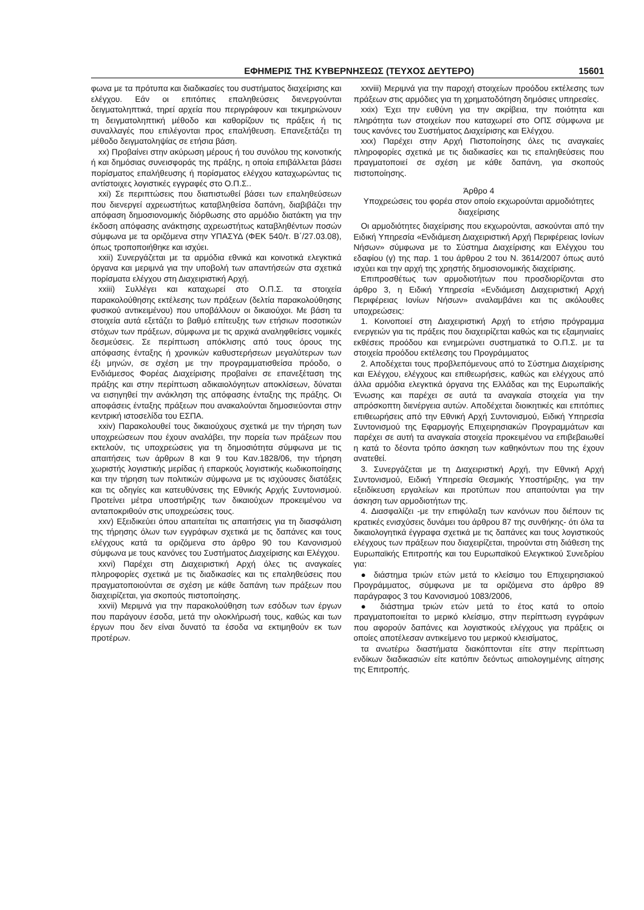ΕΦΗΜΕΡΙΣ ΤΗΣ ΚΥΒΕΡΝΗΣΕΩΣ (ΤΕΥΧΟΣ ΔΕΥΤΕΡΟ) 15601
φωνα με τα πρότυπα και διαδικασίες του συστήματος διαχείρισης και ελέγχου. Εάν οι επιτόπιες επαληθεύσεις διενεργούνται δειγματοληπτικά, τηρεί αρχεία που περιγράφουν και τεκμηριώνουν τη δειγματοληπτική μέθοδο και καθορίζουν τις πράξεις ή τις συναλλαγές που επιλέγονται προς επαλήθευση. Επανεξετάζει τη μέθοδο δειγματοληψίας σε ετήσια βάση.
xx) Προβαίνει στην ακύρωση μέρους ή του συνόλου της κοινοτικής ή και δημόσιας συνεισφοράς της πράξης, η οποία επιβάλλεται βάσει πορίσματος επαλήθευσης ή πορίσματος ελέγχου καταχωρώντας τις αντίστοιχες λογιστικές εγγραφές στο Ο.Π.Σ..
xxi) Σε περιπτώσεις που διαπιστωθεί βάσει των επαληθεύσεων που διενεργεί αχρεωστήτως καταβληθείσα δαπάνη, διαβιβάζει την απόφαση δημοσιονομικής διόρθωσης στο αρμόδιο διατάκτη για την έκδοση απόφασης ανάκτησης αχρεωστήτως καταβληθέντων ποσών σύμφωνα με τα οριζόμενα στην ΥΠΑΣΥΔ (ΦΕΚ 540/τ. Β΄/27.03.08), όπως τροποποιήθηκε και ισχύει.
xxii) Συνεργάζεται με τα αρμόδια εθνικά και κοινοτικά ελεγκτικά όργανα και μεριμνά για την υποβολή των απαντήσεών στα σχετικά πορίσματα ελέγχου στη Διαχειριστική Αρχή.
xxiii) Συλλέγει και καταχωρεί στο Ο.Π.Σ. τα στοιχεία παρακολούθησης εκτέλεσης των πράξεων (δελτία παρακολούθησης φυσικού αντικειμένου) που υποβάλλουν οι δικαιούχοι. Με βάση τα στοιχεία αυτά εξετάζει το βαθμό επίτευξης των ετήσιων ποσοτικών στόχων των πράξεων, σύμφωνα με τις αρχικά αναληφθείσες νομικές δεσμεύσεις. Σε περίπτωση απόκλισης από τους όρους της απόφασης ένταξης ή χρονικών καθυστερήσεων μεγαλύτερων των έξι μηνών, σε σχέση με την προγραμματισθείσα πρόοδο, ο Ενδιάμεσος Φορέας Διαχείρισης προβαίνει σε επανεξέταση της πράξης και στην περίπτωση αδικαιολόγητων αποκλίσεων, δύναται να εισηγηθεί την ανάκληση της απόφασης ένταξης της πράξης. Οι αποφάσεις ένταξης πράξεων που ανακαλούνται δημοσιεύονται στην κεντρική ιστοσελίδα του ΕΣΠΑ.
xxiv) Παρακολουθεί τους δικαιούχους σχετικά με την τήρηση των υποχρεώσεων που έχουν αναλάβει, την πορεία των πράξεων που εκτελούν, τις υποχρεώσεις για τη δημοσιότητα σύμφωνα με τις απαιτήσεις των άρθρων 8 και 9 του Καν.1828/06, την τήρηση χωριστής λογιστικής μερίδας ή επαρκούς λογιστικής κωδικοποίησης και την τήρηση των πολιτικών σύμφωνα με τις ισχύουσες διατάξεις και τις οδηγίες και κατευθύνσεις της Εθνικής Αρχής Συντονισμού. Προτείνει μέτρα υποστήριξης των δικαιούχων προκειμένου να ανταποκριθούν στις υποχρεώσεις τους.
xxv) Εξειδικεύει όπου απαιτείται τις απαιτήσεις για τη διασφάλιση της τήρησης όλων των εγγράφων σχετικά με τις δαπάνες και τους ελέγχους κατά τα οριζόμενα στο άρθρο 90 του Κανονισμού σύμφωνα με τους κανόνες του Συστήματος Διαχείρισης και Ελέγχου.
xxvi) Παρέχει στη Διαχειριστική Αρχή όλες τις αναγκαίες πληροφορίες σχετικά με τις διαδικασίες και τις επαληθεύσεις που πραγματοποιούνται σε σχέση με κάθε δαπάνη των πράξεων που διαχειρίζεται, για σκοπούς πιστοποίησης.
xxvii) Μεριμνά για την παρακολούθηση των εσόδων των έργων που παράγουν έσοδα, μετά την ολοκλήρωσή τους, καθώς και των έργων που δεν είναι δυνατό τα έσοδα να εκτιμηθούν εκ των προτέρων.
xxviii) Μεριμνά για την παροχή στοιχείων προόδου εκτέλεσης των πράξεων στις αρμόδιες για τη χρηματοδότηση δημόσιες υπηρεσίες.
xxix) Έχει την ευθύνη για την ακρίβεια, την ποιότητα και πληρότητα των στοιχείων που καταχωρεί στο ΟΠΣ σύμφωνα με τους κανόνες του Συστήματος Διαχείρισης και Ελέγχου.
xxx) Παρέχει στην Αρχή Πιστοποίησης όλες τις αναγκαίες πληροφορίες σχετικά με τις διαδικασίες και τις επαληθεύσεις που πραγματοποιεί σε σχέση με κάθε δαπάνη, για σκοπούς πιστοποίησης.
Άρθρο 4
Υποχρεώσεις του φορέα στον οποίο εκχωρούνται αρμοδιότητες διαχείρισης
Οι αρμοδιότητες διαχείρισης που εκχωρούνται, ασκούνται από την Ειδική Υπηρεσία «Ενδιάμεση Διαχειριστική Αρχή Περιφέρειας Ιονίων Νήσων» σύμφωνα με το Σύστημα Διαχείρισης και Ελέγχου του εδαφίου (γ) της παρ. 1 του άρθρου 2 του Ν. 3614/2007 όπως αυτό ισχύει και την αρχή της χρηστής δημοσιονομικής διαχείρισης.
Επιπροσθέτως των αρμοδιοτήτων που προσδιορίζονται στο άρθρο 3, η Ειδική Υπηρεσία «Ενδιάμεση Διαχειριστική Αρχή Περιφέρειας Ιονίων Νήσων» αναλαμβάνει και τις ακόλουθες υποχρεώσεις:
1. Κοινοποιεί στη Διαχειριστική Αρχή το ετήσιο πρόγραμμα ενεργειών για τις πράξεις που διαχειρίζεται καθώς και τις εξαμηνιαίες εκθέσεις προόδου και ενημερώνει συστηματικά το Ο.Π.Σ. με τα στοιχεία προόδου εκτέλεσης του Προγράμματος
2. Αποδέχεται τους προβλεπόμενους από το Σύστημα Διαχείρισης και Ελέγχου, ελέγχους και επιθεωρήσεις, καθώς και ελέγχους από άλλα αρμόδια ελεγκτικά όργανα της Ελλάδας και της Ευρωπαϊκής Ένωσης και παρέχει σε αυτά τα αναγκαία στοιχεία για την απρόσκοπτη διενέργεια αυτών. Αποδέχεται διοικητικές και επιτόπιες επιθεωρήσεις από την Εθνική Αρχή Συντονισμού, Ειδική Υπηρεσία Συντονισμού της Εφαρμογής Επιχειρησιακών Προγραμμάτων και παρέχει σε αυτή τα αναγκαία στοιχεία προκειμένου να επιβεβαιωθεί η κατά το δέοντα τρόπο άσκηση των καθηκόντων που της έχουν ανατεθεί.
3. Συνεργάζεται με τη Διαχειριστική Αρχή, την Εθνική Αρχή Συντονισμού, Ειδική Υπηρεσία Θεσμικής Υποστήριξης, για την εξειδίκευση εργαλείων και προτύπων που απαιτούνται για την άσκηση των αρμοδιοτήτων της.
4. Διασφαλίζει -με την επιφύλαξη των κανόνων που διέπουν τις κρατικές ενισχύσεις δυνάμει του άρθρου 87 της συνθήκης- ότι όλα τα δικαιολογητικά έγγραφα σχετικά με τις δαπάνες και τους λογιστικούς ελέγχους των πράξεων που διαχειρίζεται, τηρούνται στη διάθεση της Ευρωπαϊκής Επιτροπής και του Ευρωπαϊκού Ελεγκτικού Συνεδρίου για:
● διάστημα τριών ετών μετά το κλείσιμο του Επιχειρησιακού Προγράμματος, σύμφωνα με τα οριζόμενα στο άρθρο 89 παράγραφος 3 του Κανονισμού 1083/2006,
● διάστημα τριών ετών μετά το έτος κατά το οποίο πραγματοποιείται το μερικό κλείσιμο, στην περίπτωση εγγράφων που αφορούν δαπάνες και λογιστικούς ελέγχους για πράξεις οι οποίες αποτέλεσαν αντικείμενο του μερικού κλεισίματος,
τα ανωτέρω διαστήματα διακόπτονται είτε στην περίπτωση ενδίκων διαδικασιών είτε κατόπιν δεόντως αιτιολογημένης αίτησης της Επιτροπής.